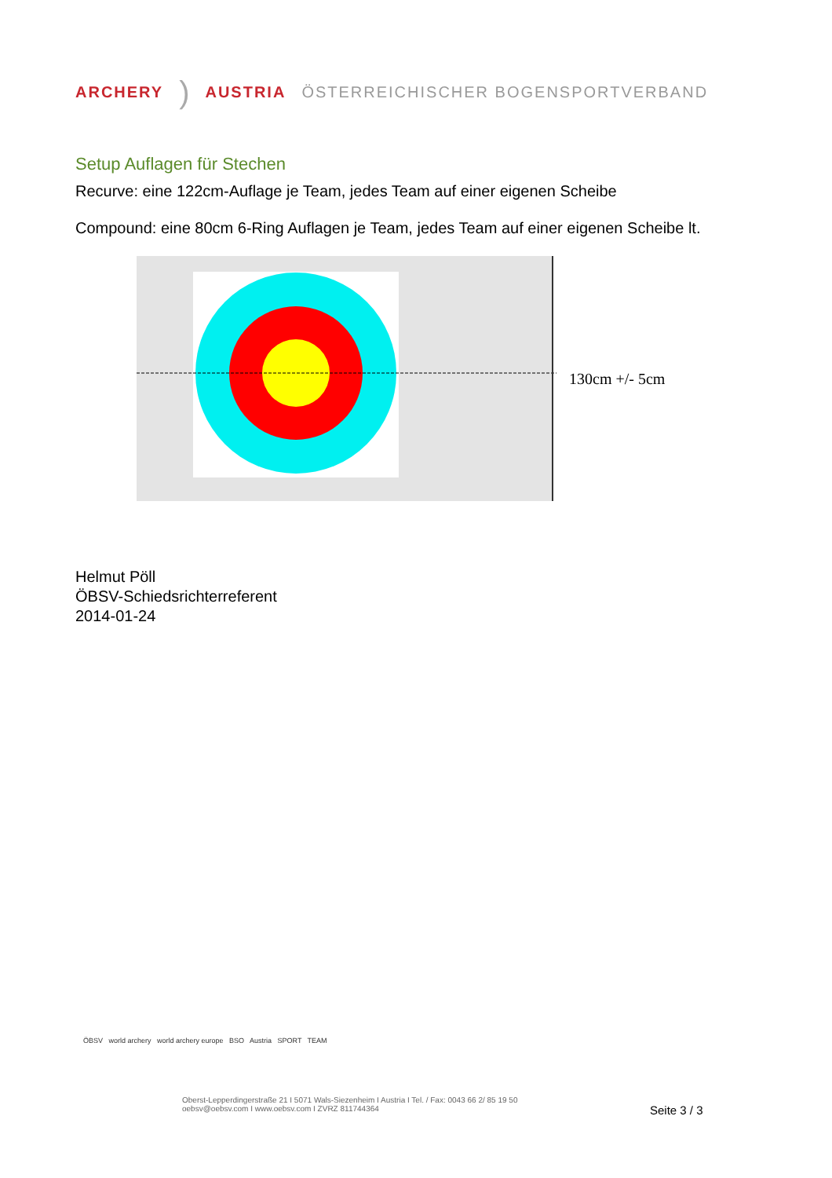ARCHERY) AUSTRIA ÖSTERREICHISCHER BOGENSPORTVERBAND
Setup Auflagen für Stechen
Recurve: eine 122cm-Auflage je Team, jedes Team auf einer eigenen Scheibe
Compound: eine 80cm 6-Ring Auflagen je Team, jedes Team auf einer eigenen Scheibe lt.
130cm +/- 5cm
Helmut Pöll
ÖBSV-Schiedsrichterreferent
2014-01-24
ÖBSV world archery world archery europe BSO Austria SPORT TEAM
Oberst-Lepperdingerstraße 21 I 5071 Wals-Siezenheim I Austria I Tel. / Fax: 0043 66 2/ 85 19 50
oebsv@oebsv.com I www.oebsv.com I ZVRZ 811744364
Seite 3 / 3